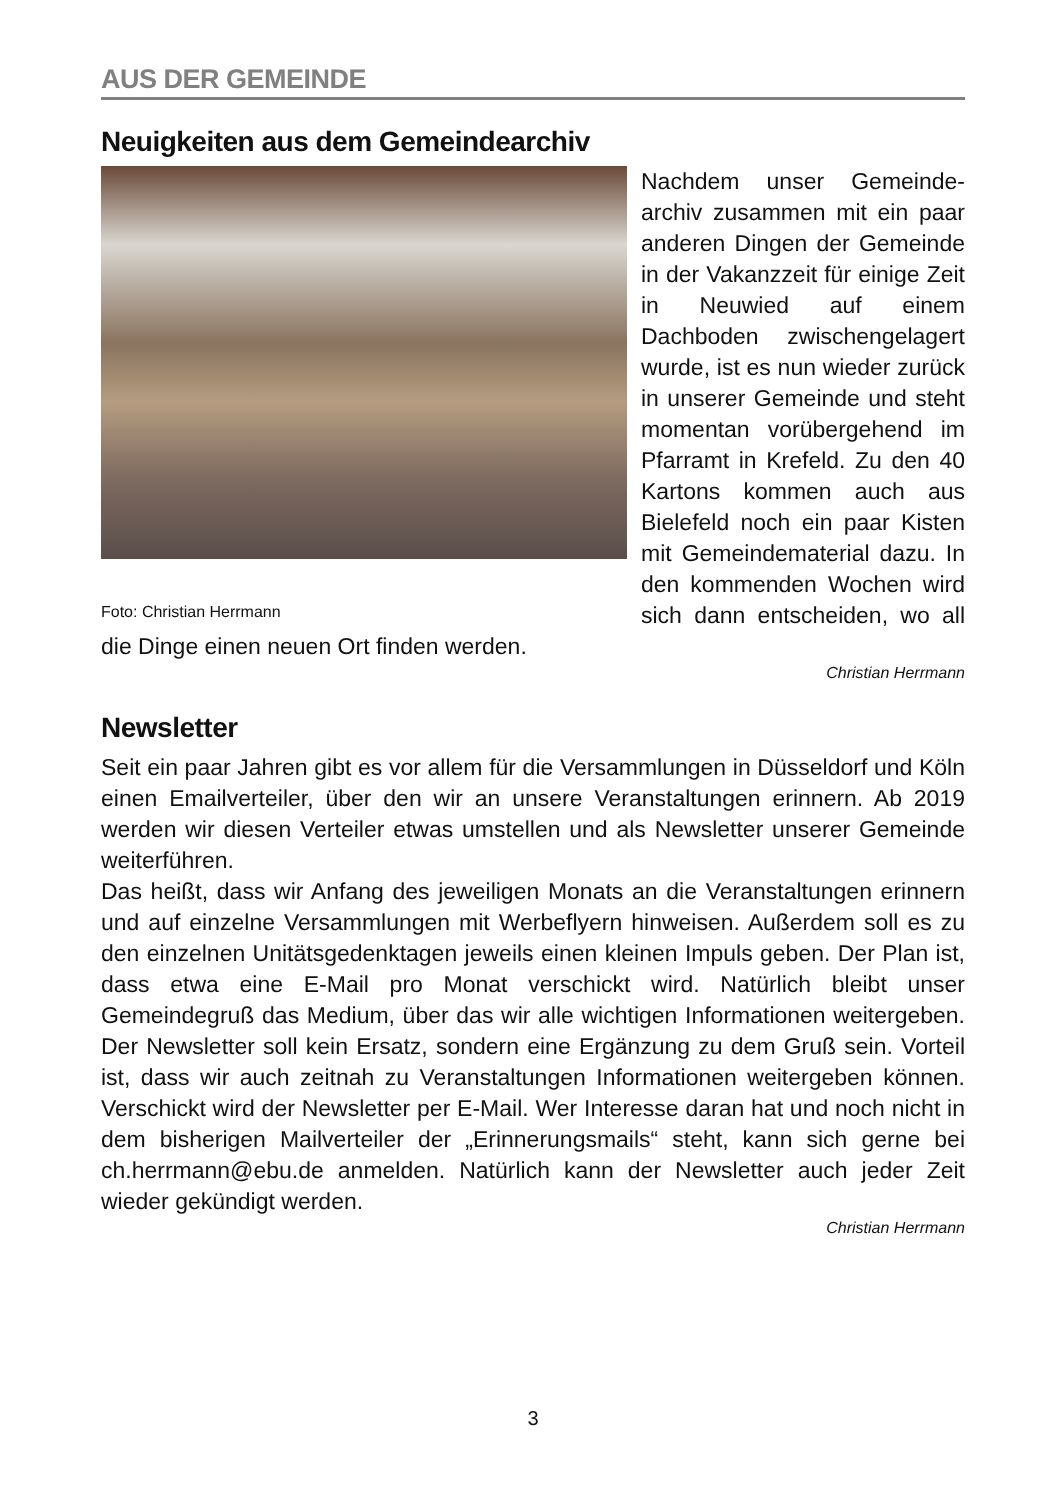AUS DER GEMEINDE
Neuigkeiten aus dem Gemeindearchiv
Foto: Christian Herrmann
Nachdem unser Gemeinde-archiv zusammen mit ein paar anderen Dingen der Gemeinde in der Vakanzzeit für einige Zeit in Neuwied auf einem Dachboden zwischengelagert wurde, ist es nun wieder zurück in unserer Gemeinde und steht momentan vorübergehend im Pfarramt in Krefeld. Zu den 40 Kartons kommen auch aus Bielefeld noch ein paar Kisten mit Gemeindematerial dazu. In den kommenden Wochen wird sich dann entscheiden, wo all die Dinge einen neuen Ort finden werden.
Christian Herrmann
Newsletter
Seit ein paar Jahren gibt es vor allem für die Versammlungen in Düsseldorf und Köln einen Emailverteiler, über den wir an unsere Veranstaltungen erinnern. Ab 2019 werden wir diesen Verteiler etwas umstellen und als Newsletter unserer Gemeinde weiterführen.
Das heißt, dass wir Anfang des jeweiligen Monats an die Veranstaltungen erinnern und auf einzelne Versammlungen mit Werbeflyern hinweisen. Außerdem soll es zu den einzelnen Unitätsgedenktagen jeweils einen kleinen Impuls geben. Der Plan ist, dass etwa eine E-Mail pro Monat verschickt wird. Natürlich bleibt unser Gemeindegruß das Medium, über das wir alle wichtigen Informationen weitergeben. Der Newsletter soll kein Ersatz, sondern eine Ergänzung zu dem Gruß sein. Vorteil ist, dass wir auch zeitnah zu Veranstaltungen Informationen weitergeben können. Verschickt wird der Newsletter per E-Mail. Wer Interesse daran hat und noch nicht in dem bisherigen Mailverteiler der „Erinnerungsmails“ steht, kann sich gerne bei ch.herrmann@ebu.de anmelden. Natürlich kann der Newsletter auch jeder Zeit wieder gekündigt werden.
Christian Herrmann
3